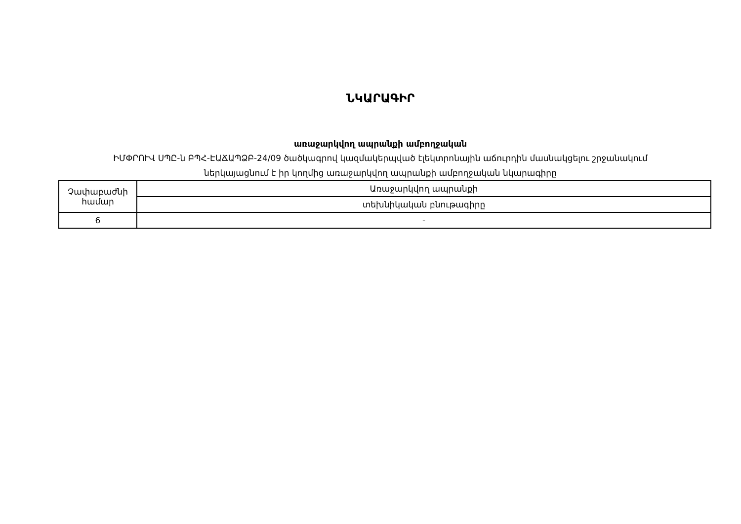ՆԿԱՐԱԳԻՐ
առաջարկվող ապրանքի ամբողջական
ԻՄՓՐՈՒՎ ՍՊԸ-ն ԲՊՀ-ԷԱՃԱՊՁԲ-24/09 ծածկագրով կազմակերպված էլեկտրոնային աճուրդին մասնակցելու շրջանակում
ներկայացնում է իր կողմից առաջարկվող ապրանքի ամբողջական նկարագիրը
| Չափաբաժնի համար | Առաջարկվող ապրանքի |
| | տեխնիկական բնութագիրը |
| 6 | - |